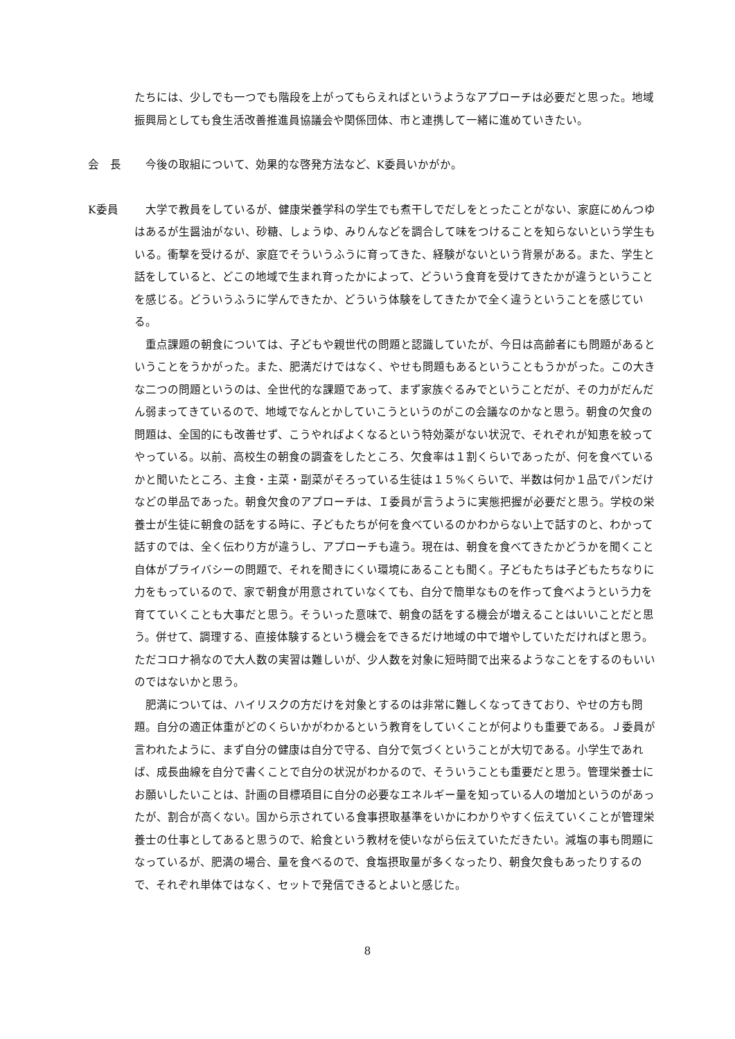たちには、少しでも一つでも階段を上がってもらえればというようなアプローチは必要だと思った。地域振興局としても食生活改善推進員協議会や関係団体、市と連携して一緒に進めていきたい。
会　長 今後の取組について、効果的な啓発方法など、K委員いかがか。
K委員 大学で教員をしているが、健康栄養学科の学生でも煮干しでだしをとったことがない、家庭にめんつゆはあるが生醤油がない、砂糖、しょうゆ、みりんなどを調合して味をつけることを知らないという学生もいる。衝撃を受けるが、家庭でそういうふうに育ってきた、経験がないという背景がある。また、学生と話をしていると、どこの地域で生まれ育ったかによって、どういう食育を受けてきたかが違うということを感じる。どういうふうに学んできたか、どういう体験をしてきたかで全く違うということを感じている。
重点課題の朝食については、子どもや親世代の問題と認識していたが、今日は高齢者にも問題があるということをうかがった。また、肥満だけではなく、やせも問題もあるということもうかがった。この大きな二つの問題というのは、全世代的な課題であって、まず家族ぐるみでということだが、その力がだんだん弱まってきているので、地域でなんとかしていこうというのがこの会議なのかなと思う。朝食の欠食の問題は、全国的にも改善せず、こうやればよくなるという特効薬がない状況で、それぞれが知恵を絞ってやっている。以前、高校生の朝食の調査をしたところ、欠食率は１割くらいであったが、何を食べているかと聞いたところ、主食・主菜・副菜がそろっている生徒は１５%くらいで、半数は何か１品でパンだけなどの単品であった。朝食欠食のアプローチは、Ｉ委員が言うように実態把握が必要だと思う。学校の栄養士が生徒に朝食の話をする時に、子どもたちが何を食べているのかわからない上で話すのと、わかって話すのでは、全く伝わり方が違うし、アプローチも違う。現在は、朝食を食べてきたかどうかを聞くこと自体がプライバシーの問題で、それを聞きにくい環境にあることも聞く。子どもたちは子どもたちなりに力をもっているので、家で朝食が用意されていなくても、自分で簡単なものを作って食べようという力を育てていくことも大事だと思う。そういった意味で、朝食の話をする機会が増えることはいいことだと思う。併せて、調理する、直接体験するという機会をできるだけ地域の中で増やしていただければと思う。ただコロナ禍なので大人数の実習は難しいが、少人数を対象に短時間で出来るようなことをするのもいいのではないかと思う。
肥満については、ハイリスクの方だけを対象とするのは非常に難しくなってきており、やせの方も問題。自分の適正体重がどのくらいかがわかるという教育をしていくことが何よりも重要である。Ｊ委員が言われたように、まず自分の健康は自分で守る、自分で気づくということが大切である。小学生であれば、成長曲線を自分で書くことで自分の状況がわかるので、そういうことも重要だと思う。管理栄養士にお願いしたいことは、計画の目標項目に自分の必要なエネルギー量を知っている人の増加というのがあったが、割合が高くない。国から示されている食事摂取基準をいかにわかりやすく伝えていくことが管理栄養士の仕事としてあると思うので、給食という教材を使いながら伝えていただきたい。減塩の事も問題になっているが、肥満の場合、量を食べるので、食塩摂取量が多くなったり、朝食欠食もあったりするので、それぞれ単体ではなく、セットで発信できるとよいと感じた。
8